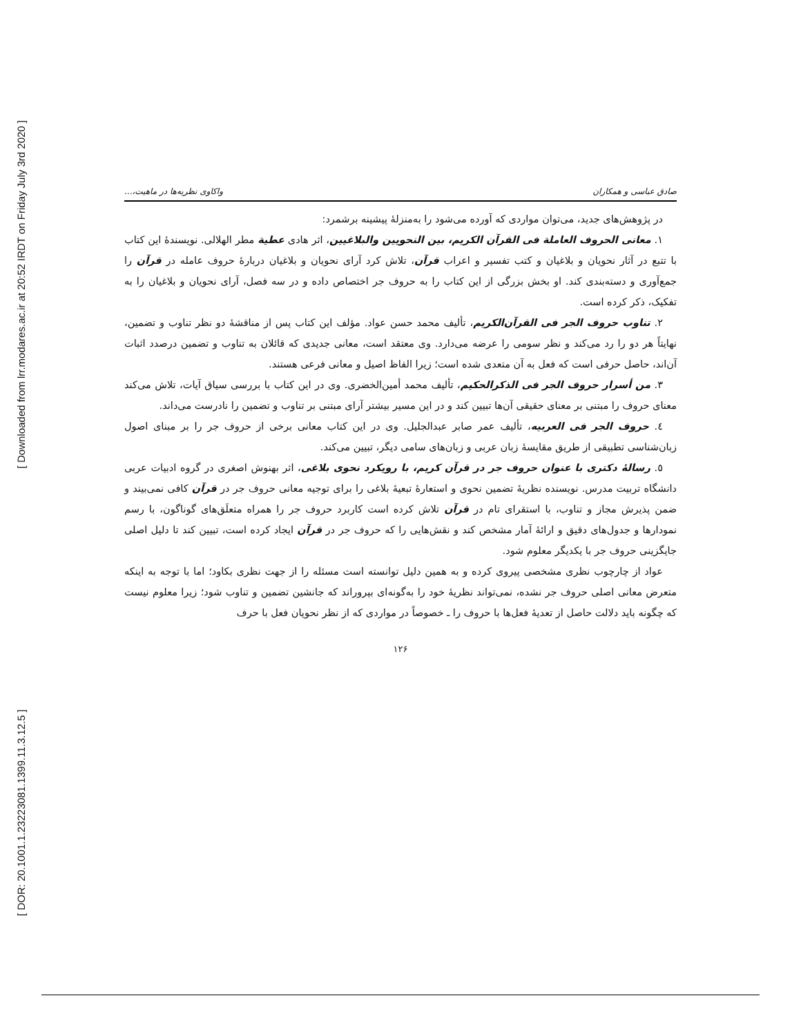[ Downloaded from lrr.modares.ac.ir at 20:52 IRDT on Friday July 3rd 2020 ]
[ DOR: 20.1001.1.23223081.1399.11.3.12.5 ]
صادق عباسی و همکاران واکاوی نظریه‌ها در ماهیت،...
در پژوهش‌های جدید، می‌توان مواردی که آورده می‌شود را به‌منزلهٔ پیشینه برشمرد:
۱. معانی الحروف العاملة فی القرآن الکریم، بین النحویین والبلاغیین، اثر هادی عطیة مطر الهلالی. نویسندهٔ این کتاب با تتبع در آثار نحویان و بلاغیان و کتب تفسیر و اعراب قرآن، تلاش کرد آرای نحویان و بلاغیان دربارهٔ حروف عامله در قرآن را جمع‌آوری و دسته‌بندی کند. او بخش بزرگی از این کتاب را به حروف جر اختصاص داده و در سه فصل، آرای نحویان و بلاغیان را به تفکیک، ذکر کرده است.
۲. تناوب حروف الجر فی القرآن‌الکریم، تألیف محمد حسن عواد. مؤلف این کتاب پس از مناقشهٔ دو نظر تناوب و تضمین، نهایتاً هر دو را رد می‌کند و نظر سومی را عرضه می‌دارد. وی معتقد است، معانی جدیدی که قائلان به تناوب و تضمین درصدد اثبات آن‌اند، حاصل حرفی است که فعل به آن متعدی شده است؛ زیرا الفاظ اصیل و معانی فرعی هستند.
۳. من أسرار حروف الجر فی الذکرالحکیم، تألیف محمد أمین‌الخضری. وی در این کتاب با بررسی سیاق آیات، تلاش می‌کند معنای حروف را مبتنی بر معنای حقیقی آن‌ها تبیین کند و در این مسیر بیشتر آرای مبتنی بر تناوب و تضمین را نادرست می‌داند.
٤. حروف الجر فی العربیه، تألیف عمر صابر عبدالجلیل. وی در این کتاب معانی برخی از حروف جر را بر مبنای اصول زبان‌شناسی تطبیقی از طریق مقایسهٔ زبان عربی و زبان‌های سامی دیگر، تبیین می‌کند.
٥. رسالهٔ دکتری با عنوان حروف جر در قرآن کریم، با رویکرد نحوی بلاغی، اثر بهنوش اصغری در گروه ادبیات عربی دانشگاه تربیت مدرس. نویسنده نظریهٔ تضمین نحوی و استعارهٔ تبعیهٔ بلاغی را برای توجیه معانی حروف جر در قرآن کافی نمی‌بیند و ضمن پذیرش مجاز و تناوب، با استقرای تام در قرآن تلاش کرده است کاربرد حروف جر را همراه متعلَق‌های گوناگون، با رسم نمودارها و جدول‌های دقیق و ارائهٔ آمار مشخص کند و نقش‌هایی را که حروف جر در قرآن ایجاد کرده است، تبیین کند تا دلیل اصلی جایگزینی حروف جر با یکدیگر معلوم شود.
عواد از چارچوب نظری مشخصی پیروی کرده و به همین دلیل توانسته است مسئله را از جهت نظری بکاود؛ اما با توجه به اینکه متعرض معانی اصلی حروف جر نشده، نمی‌تواند نظریهٔ خود را به‌گونه‌ای بپروراند که جانشین تضمین و تناوب شود؛ زیرا معلوم نیست که چگونه باید دلالت حاصل از تعدیهٔ فعل‌ها با حروف را ـ خصوصاً در مواردی که از نظر نحویان فعل با حرف
۱۲۶